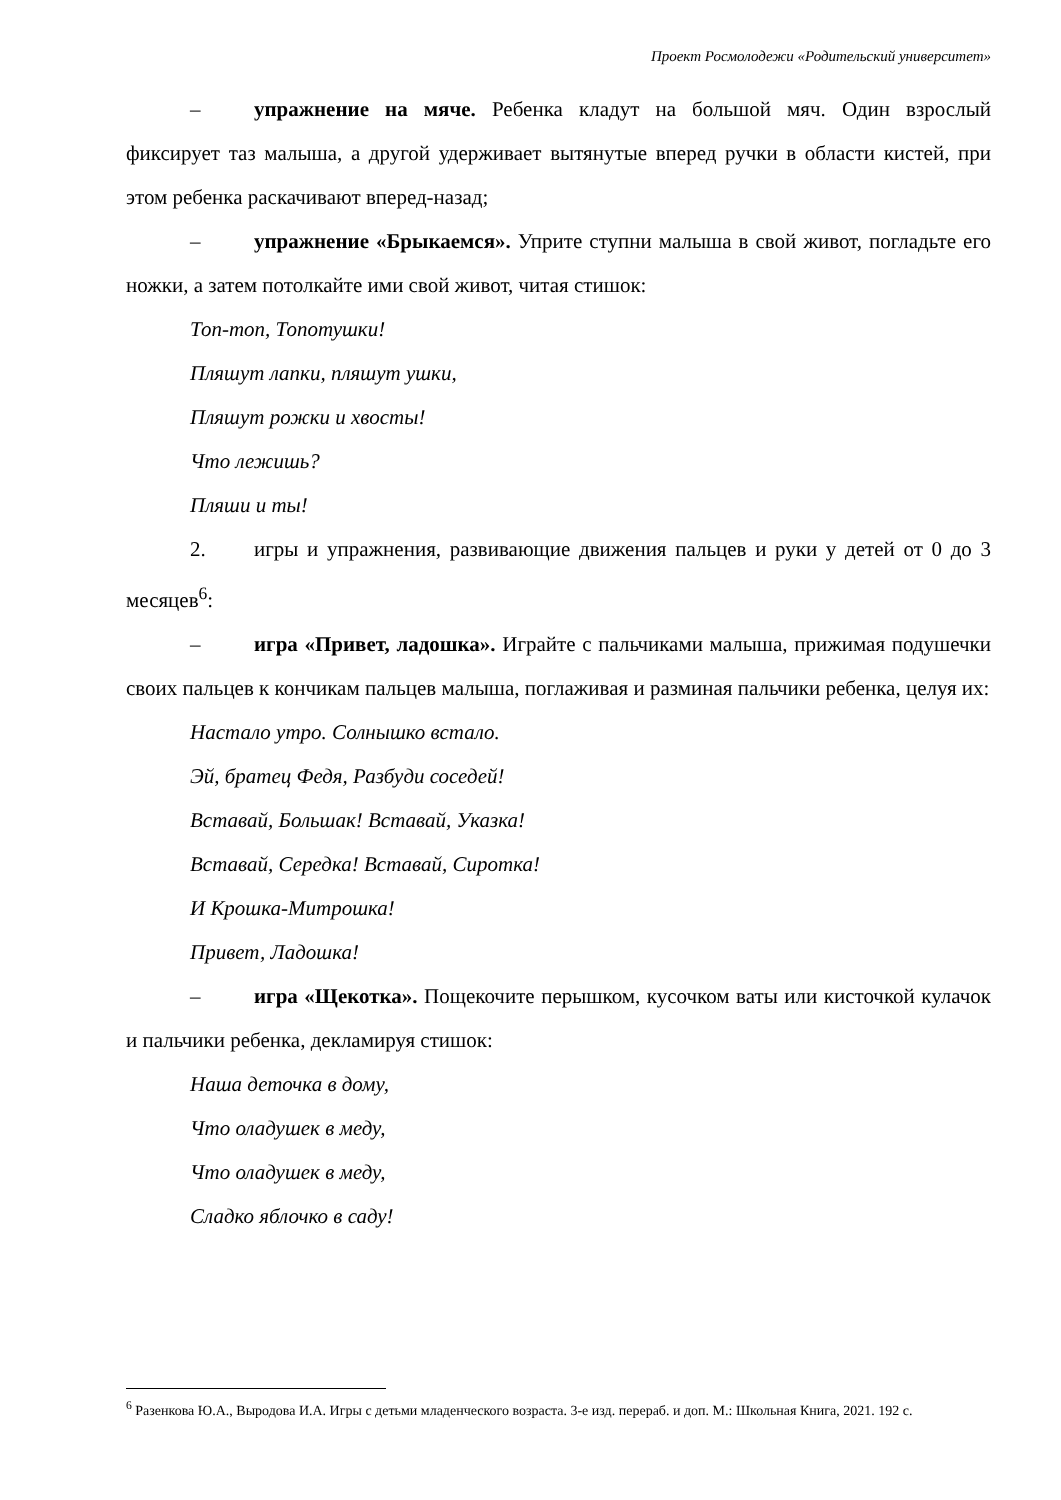Проект Росмолодежи «Родительский университет»
– упражнение на мяче. Ребенка кладут на большой мяч. Один взрослый фиксирует таз малыша, а другой удерживает вытянутые вперед ручки в области кистей, при этом ребенка раскачивают вперед-назад;
– упражнение «Брыкаемся». Уприте ступни малыша в свой живот, погладьте его ножки, а затем потолкайте ими свой живот, читая стишок:
Топ-топ, Топотушки!
Пляшут лапки, пляшут ушки,
Пляшут рожки и хвосты!
Что лежишь?
Пляши и ты!
2. игры и упражнения, развивающие движения пальцев и руки у детей от 0 до 3 месяцев<sup>6</sup>:
– игра «Привет, ладошка». Играйте с пальчиками малыша, прижимая подушечки своих пальцев к кончикам пальцев малыша, поглаживая и разминая пальчики ребенка, целуя их:
Настало утро. Солнышко встало.
Эй, братец Федя, Разбуди соседей!
Вставай, Большак! Вставай, Указка!
Вставай, Середка! Вставай, Сиротка!
И Крошка-Митрошка!
Привет, Ладошка!
– игра «Щекотка». Пощекочите перышком, кусочком ваты или кисточкой кулачок и пальчики ребенка, декламируя стишок:
Наша деточка в дому,
Что оладушек в меду,
Что оладушек в меду,
Сладко яблочко в саду!
<sup>6</sup> Разенкова Ю.А., Выродова И.А. Игры с детьми младенческого возраста. 3-е изд. перераб. и доп. М.: Школьная Книга, 2021. 192 с.